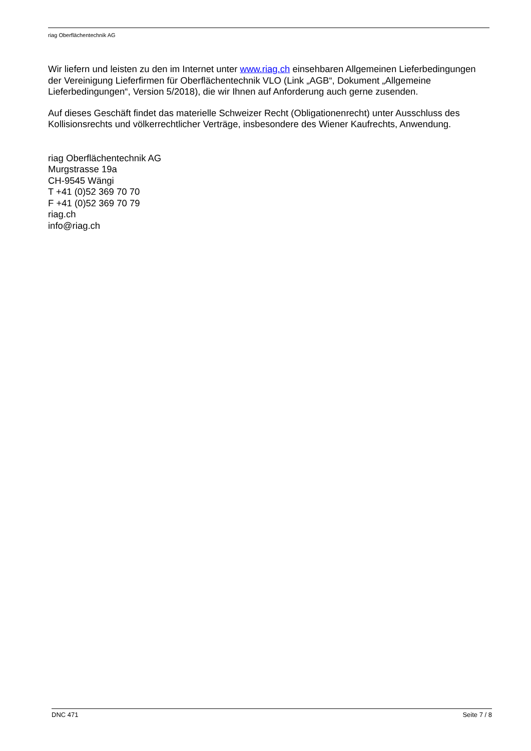riag Oberflächentechnik AG
Wir liefern und leisten zu den im Internet unter www.riag.ch einsehbaren Allgemeinen Lieferbedingungen der Vereinigung Lieferfirmen für Oberflächentechnik VLO (Link „AGB“, Dokument „Allgemeine Lieferbedingungen“, Version 5/2018), die wir Ihnen auf Anforderung auch gerne zusenden.
Auf dieses Geschäft findet das materielle Schweizer Recht (Obligationenrecht) unter Ausschluss des Kollisionsrechts und völkerrechtlicher Verträge, insbesondere des Wiener Kaufrechts, Anwendung.
riag Oberflächentechnik AG
Murgstrasse 19a
CH-9545 Wängi
T +41 (0)52 369 70 70
F +41 (0)52 369 70 79
riag.ch
info@riag.ch
DNC 471 Seite 7 / 8